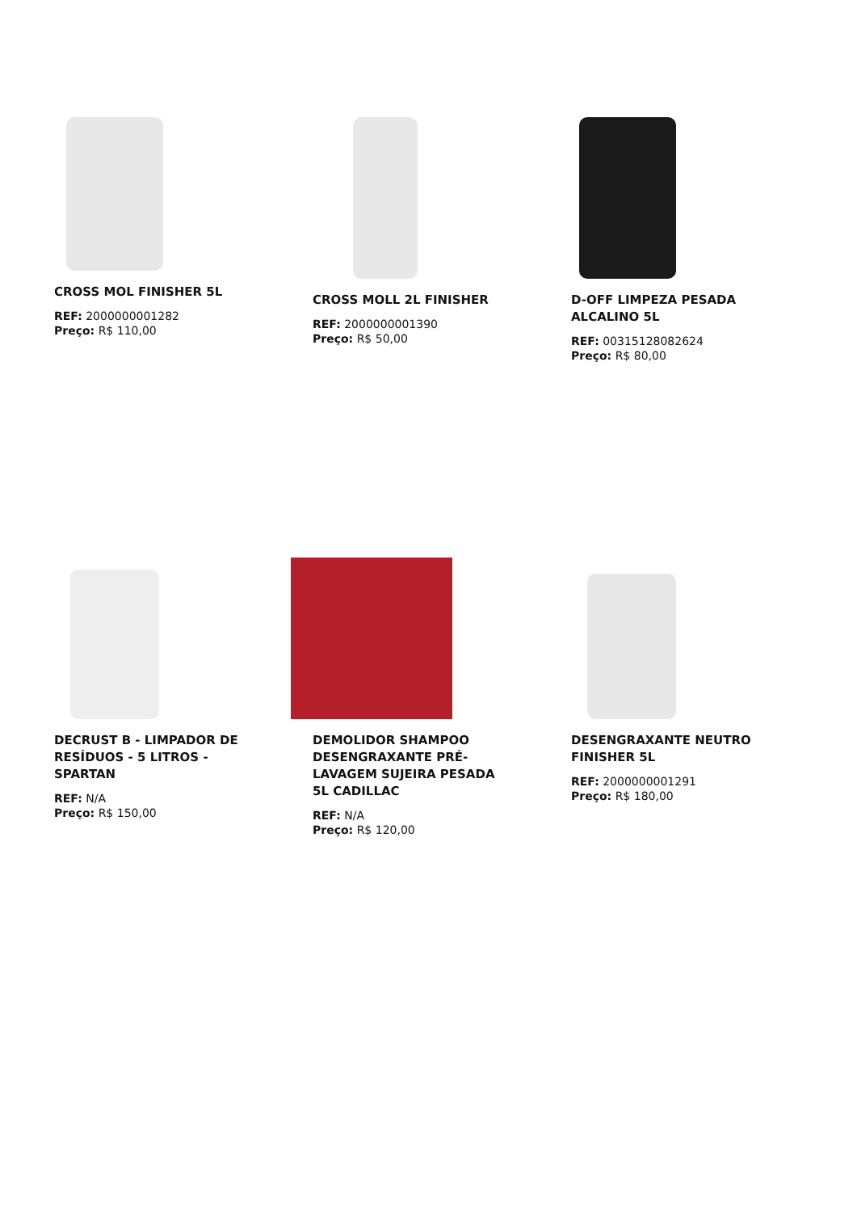CROSS MOL FINISHER 5L
REF: 2000000001282
Preço: R$ 110,00
CROSS MOLL 2L FINISHER
REF: 2000000001390
Preço: R$ 50,00
D-OFF LIMPEZA PESADA ALCALINO 5L
REF: 00315128082624
Preço: R$ 80,00
DECRUST B - LIMPADOR DE RESÍDUOS - 5 LITROS - SPARTAN
REF: N/A
Preço: R$ 150,00
DEMOLIDOR SHAMPOO DESENGRAXANTE PRÉ-LAVAGEM SUJEIRA PESADA 5L CADILLAC
REF: N/A
Preço: R$ 120,00
DESENGRAXANTE NEUTRO FINISHER 5L
REF: 2000000001291
Preço: R$ 180,00